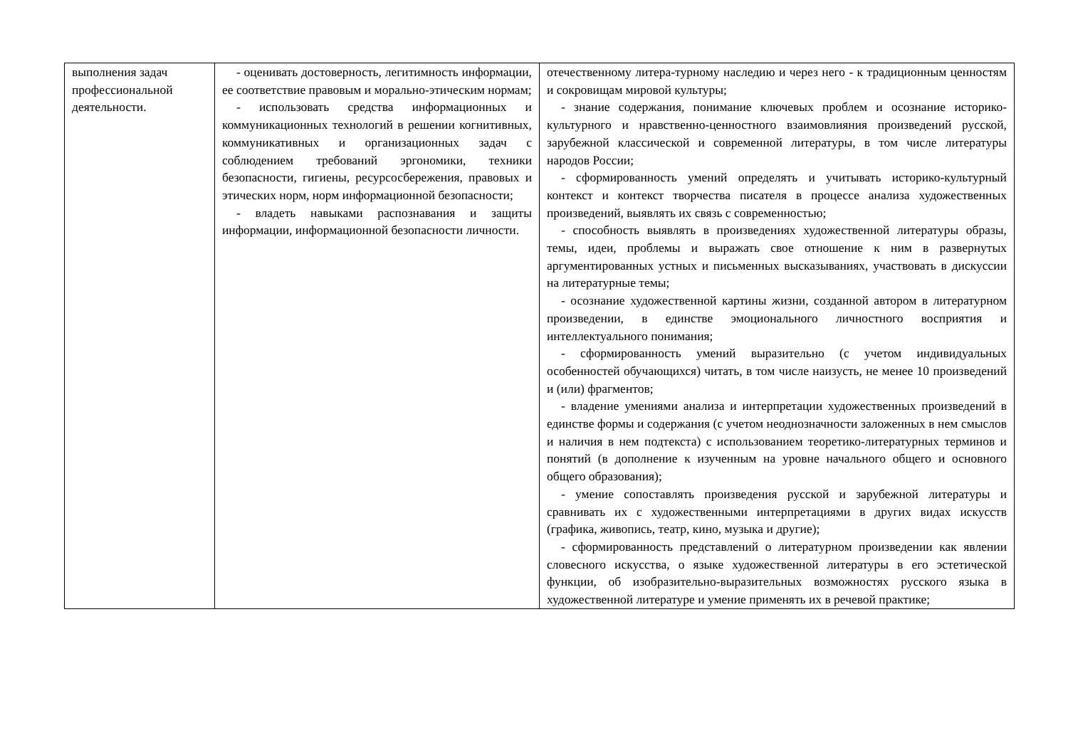| выполнения задач профессиональной деятельности. | - оценивать достоверность, легитимность информации, ее соответствие правовым и морально-этическим нормам; - использовать средства информационных и коммуникационных технологий в решении когнитивных, коммуникативных и организационных задач с соблюдением требований эргономики, техники безопасности, гигиены, ресурсосбережения, правовых и этических норм, норм информационной безопасности; - владеть навыками распознавания и защиты информации, информационной безопасности личности. | отечественному литера-турному наследию и через него - к традиционным ценностям и сокровищам мировой культуры; - знание содержания, понимание ключевых проблем и осознание историко-культурного и нравственно-ценностного взаимовлияния произведений русской, зарубежной классической и современной литературы, в том числе литературы народов России; - сформированность умений определять и учитывать историко-культурный контекст и контекст творчества писателя в процессе анализа художественных произведений, выявлять их связь с современностью; - способность выявлять в произведениях художественной литературы образы, темы, идеи, проблемы и выражать свое отношение к ним в развернутых аргументированных устных и письменных высказываниях, участвовать в дискуссии на литературные темы; - осознание художественной картины жизни, созданной автором в литературном произведении, в единстве эмоционального личностного восприятия и интеллектуального понимания; - сформированность умений выразительно (с учетом индивидуальных особенностей обучающихся) читать, в том числе наизусть, не менее 10 произведений и (или) фрагментов; - владение умениями анализа и интерпретации художественных произведений в единстве формы и содержания (с учетом неоднозначности заложенных в нем смыслов и наличия в нем подтекста) с использованием теоретико-литературных терминов и понятий (в дополнение к изученным на уровне начального общего и основного общего образования); - умение сопоставлять произведения русской и зарубежной литературы и сравнивать их с художественными интерпретациями в других видах искусств (графика, живопись, театр, кино, музыка и другие); - сформированность представлений о литературном произведении как явлении словесного искусства, о языке художественной литературы в его эстетической функции, об изобразительно-выразительных возможностях русского языка в художественной литературе и умение применять их в речевой практике; |